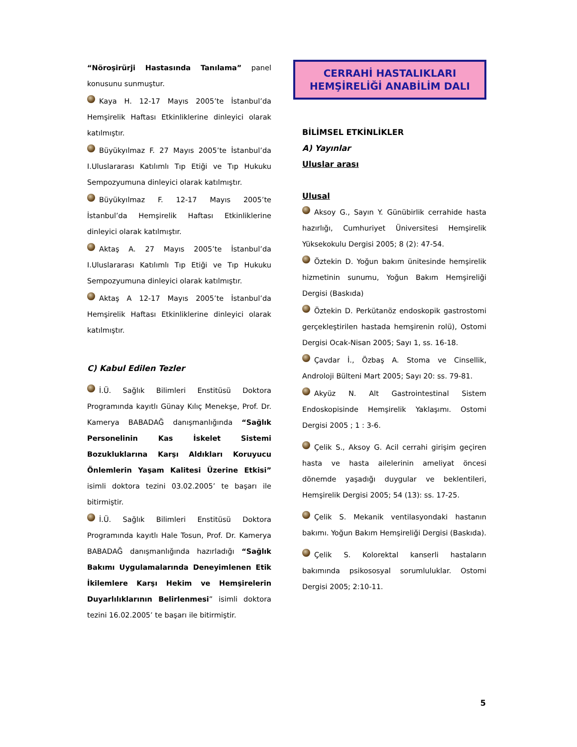“Nöroşirürji Hastasında Tanılama” panel konusunu sunmuştur.
Kaya H. 12-17 Mayıs 2005’te İstanbul’da Hemşirelik Haftası Etkinliklerine dinleyici olarak katılmıştır.
Büyükyılmaz F. 27 Mayıs 2005’te İstanbul’da I.Uluslararası Katılımlı Tıp Etiği ve Tıp Hukuku Sempozyumuna dinleyici olarak katılmıştır.
Büyükyılmaz F. 12-17 Mayıs 2005’te İstanbul’da Hemşirelik Haftası Etkinliklerine dinleyici olarak katılmıştır.
Aktaş A. 27 Mayıs 2005’te İstanbul’da I.Uluslararası Katılımlı Tıp Etiği ve Tıp Hukuku Sempozyumuna dinleyici olarak katılmıştır.
Aktaş A 12-17 Mayıs 2005’te İstanbul’da Hemşirelik Haftası Etkinliklerine dinleyici olarak katılmıştır.
C) Kabul Edilen Tezler
İ.Ü. Sağlık Bilimleri Enstitüsü Doktora Programında kayıtlı Günay Kılıç Menekşe, Prof. Dr. Kamerya BABADAĞ danışmanlığında “Sağlık Personelinin Kas İskelet Sistemi Bozukluklarına Karşı Aldıkları Koruyucu Önlemlerin Yaşam Kalitesi Üzerine Etkisi” isimli doktora tezini 03.02.2005’ te başarı ile bitirmiştir.
İ.Ü. Sağlık Bilimleri Enstitüsü Doktora Programında kayıtlı Hale Tosun, Prof. Dr. Kamerya BABADAĞ danışmanlığında hazırladığı “Sağlık Bakımı Uygulamalarında Deneyimlenen Etik İkilemlere Karşı Hekim ve Hemşirelerin Duyarlılıklarının Belirlenmesi” isimli doktora tezini 16.02.2005’ te başarı ile bitirmiştir.
CERRAHİ HASTALIKLARI
HEMŞİRELİĞİ ANABİLİM DALI
BİLİMSEL ETKİNLİKLER
A) Yayınlar
Uluslar arası
Ulusal
Aksoy G., Sayın Y. Günübirlik cerrahide hasta hazırlığı, Cumhuriyet Üniversitesi Hemşirelik Yüksekokulu Dergisi 2005; 8 (2): 47-54.
Öztekin D. Yoğun bakım ünitesinde hemşirelik hizmetinin sunumu, Yoğun Bakım Hemşireliği Dergisi (Baskıda)
Öztekin D. Perkütanöz endoskopik gastrostomi gerçekleştirilen hastada hemşirenin rolü), Ostomi Dergisi Ocak-Nisan 2005; Sayı 1, ss. 16-18.
Çavdar İ., Özbaş A. Stoma ve Cinsellik, Androloji Bülteni Mart 2005; Sayı 20: ss. 79-81.
Akyüz N. Alt Gastrointestinal Sistem Endoskopisinde Hemşirelik Yaklaşımı. Ostomi Dergisi 2005 ; 1 : 3-6.
Çelik S., Aksoy G. Acil cerrahi girişim geçiren hasta ve hasta ailelerinin ameliyat öncesi dönemde yaşadığı duygular ve beklentileri, Hemşirelik Dergisi 2005; 54 (13): ss. 17-25.
Çelik S. Mekanik ventilasyondaki hastanın bakımı. Yoğun Bakım Hemşireliği Dergisi (Baskıda).
Çelik S. Kolorektal kanserli hastaların bakımında psikososyal sorumluluklar. Ostomi Dergisi 2005; 2:10-11.
5